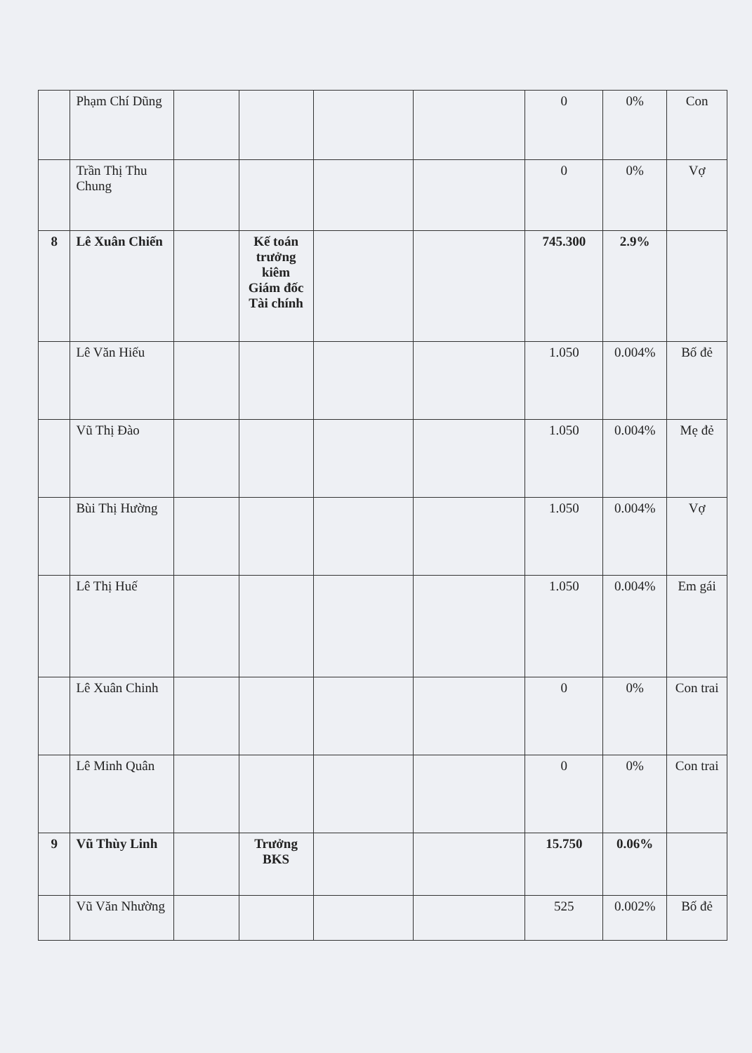| | Phạm Chí Dũng | | | | | 0 | 0% | Con |
| | Trần Thị Thu Chung | | | | | 0 | 0% | Vợ |
| 8 | Lê Xuân Chiến | | Kế toán trưởng kiêm Giám đốc Tài chính | | | 745.300 | 2.9% | |
| | Lê Văn Hiếu | | | | | 1.050 | 0.004% | Bố đẻ |
| | Vũ Thị Đào | | | | | 1.050 | 0.004% | Mẹ đẻ |
| | Bùi Thị Hường | | | | | 1.050 | 0.004% | Vợ |
| | Lê Thị Huế | | | | | 1.050 | 0.004% | Em gái |
| | Lê Xuân Chinh | | | | | 0 | 0% | Con trai |
| | Lê Minh Quân | | | | | 0 | 0% | Con trai |
| 9 | Vũ Thùy Linh | | Trưởng BKS | | | 15.750 | 0.06% | |
| | Vũ Văn Nhường | | | | | 525 | 0.002% | Bố đẻ |